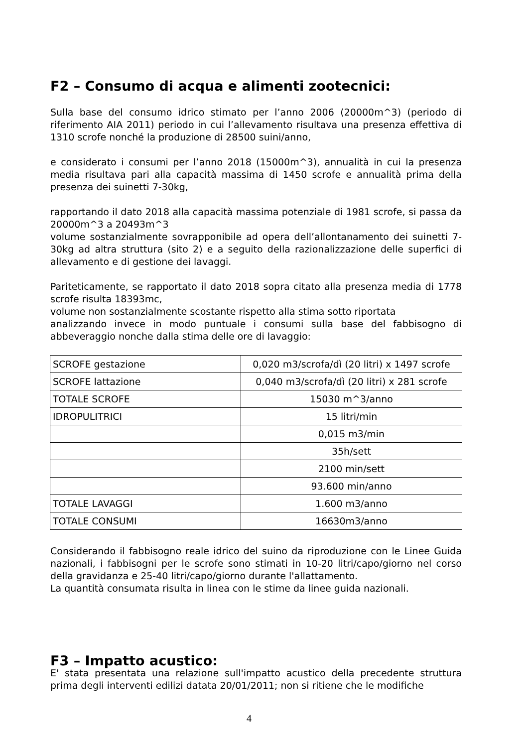F2 – Consumo di acqua e alimenti zootecnici:
Sulla base del consumo idrico stimato per l’anno 2006 (20000m^3) (periodo di riferimento AIA 2011) periodo in cui l’allevamento risultava una presenza effettiva di 1310 scrofe nonché la produzione di 28500 suini/anno,
e considerato i consumi per l’anno 2018 (15000m^3), annualità in cui la presenza media risultava pari alla capacità massima di 1450 scrofe e annualità prima della presenza dei suinetti 7-30kg,
rapportando il dato 2018 alla capacità massima potenziale di 1981 scrofe, si passa da 20000m^3 a 20493m^3
volume sostanzialmente sovrapponibile ad opera dell’allontanamento dei suinetti 7-30kg ad altra struttura (sito 2) e a seguito della razionalizzazione delle superfici di allevamento e di gestione dei lavaggi.
Pariteticamente, se rapportato il dato 2018 sopra citato alla presenza media di 1778 scrofe risulta 18393mc,
volume non sostanzialmente scostante rispetto alla stima sotto riportata
analizzando invece in modo puntuale i consumi sulla base del fabbisogno di abbeveraggio nonche dalla stima delle ore di lavaggio:
| SCROFE gestazione | 0,020 m3/scrofa/dì (20 litri) x 1497 scrofe |
| SCROFE lattazione | 0,040 m3/scrofa/dì (20 litri) x 281 scrofe |
| TOTALE SCROFE | 15030 m^3/anno |
| IDROPULITRICI | 15 litri/min |
| | 0,015 m3/min |
| | 35h/sett |
| | 2100 min/sett |
| | 93.600 min/anno |
| TOTALE LAVAGGI | 1.600 m3/anno |
| TOTALE CONSUMI | 16630m3/anno |
Considerando il fabbisogno reale idrico del suino da riproduzione con le Linee Guida nazionali, i fabbisogni per le scrofe sono stimati in 10-20 litri/capo/giorno nel corso della gravidanza e 25-40 litri/capo/giorno durante l'allattamento.
La quantità consumata risulta in linea con le stime da linee guida nazionali.
F3 – Impatto acustico:
E' stata presentata una relazione sull'impatto acustico della precedente struttura prima degli interventi edilizi datata 20/01/2011; non si ritiene che le modifiche
4